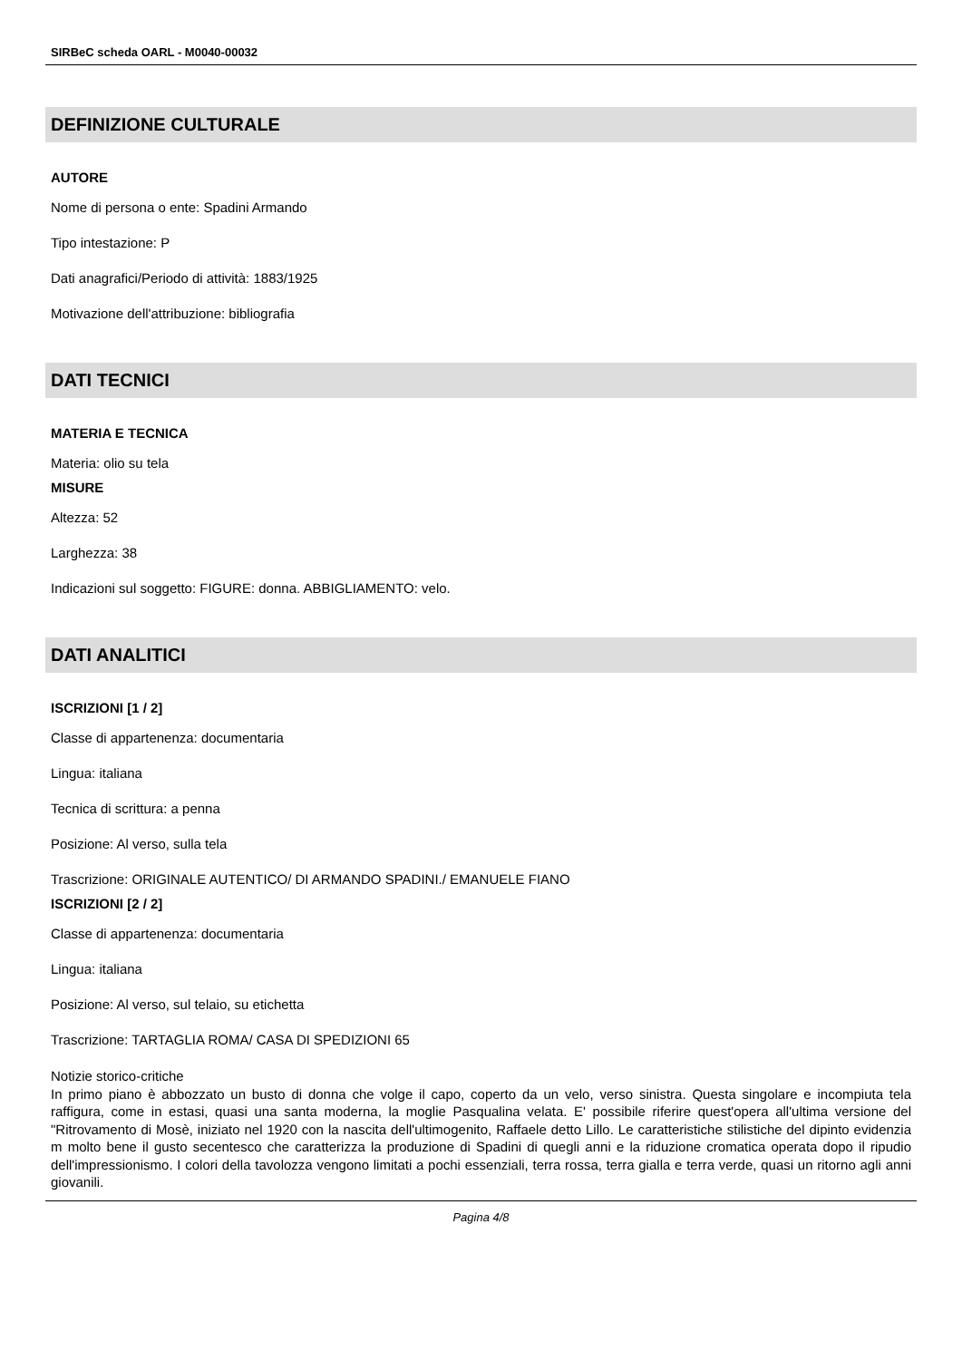SIRBeC scheda OARL - M0040-00032
DEFINIZIONE CULTURALE
AUTORE
Nome di persona o ente: Spadini Armando
Tipo intestazione: P
Dati anagrafici/Periodo di attività: 1883/1925
Motivazione dell'attribuzione: bibliografia
DATI TECNICI
MATERIA E TECNICA
Materia: olio su tela
MISURE
Altezza: 52
Larghezza: 38
Indicazioni sul soggetto: FIGURE: donna. ABBIGLIAMENTO: velo.
DATI ANALITICI
ISCRIZIONI [1 / 2]
Classe di appartenenza: documentaria
Lingua: italiana
Tecnica di scrittura: a penna
Posizione: Al verso, sulla tela
Trascrizione: ORIGINALE AUTENTICO/ DI ARMANDO SPADINI./ EMANUELE FIANO
ISCRIZIONI [2 / 2]
Classe di appartenenza: documentaria
Lingua: italiana
Posizione: Al verso, sul telaio, su etichetta
Trascrizione: TARTAGLIA ROMA/ CASA DI SPEDIZIONI 65
Notizie storico-critiche
In primo piano è abbozzato un busto di donna che volge il capo, coperto da un velo, verso sinistra. Questa singolare e incompiuta tela raffigura, come in estasi, quasi una santa moderna, la moglie Pasqualina velata. E' possibile riferire quest'opera all'ultima versione del "Ritrovamento di Mosè, iniziato nel 1920 con la nascita dell'ultimogenito, Raffaele detto Lillo. Le caratteristiche stilistiche del dipinto evidenzia m molto bene il gusto secentesco che caratterizza la produzione di Spadini di quegli anni e la riduzione cromatica operata dopo il ripudio dell'impressionismo. I colori della tavolozza vengono limitati a pochi essenziali, terra rossa, terra gialla e terra verde, quasi un ritorno agli anni giovanili.
Pagina 4/8